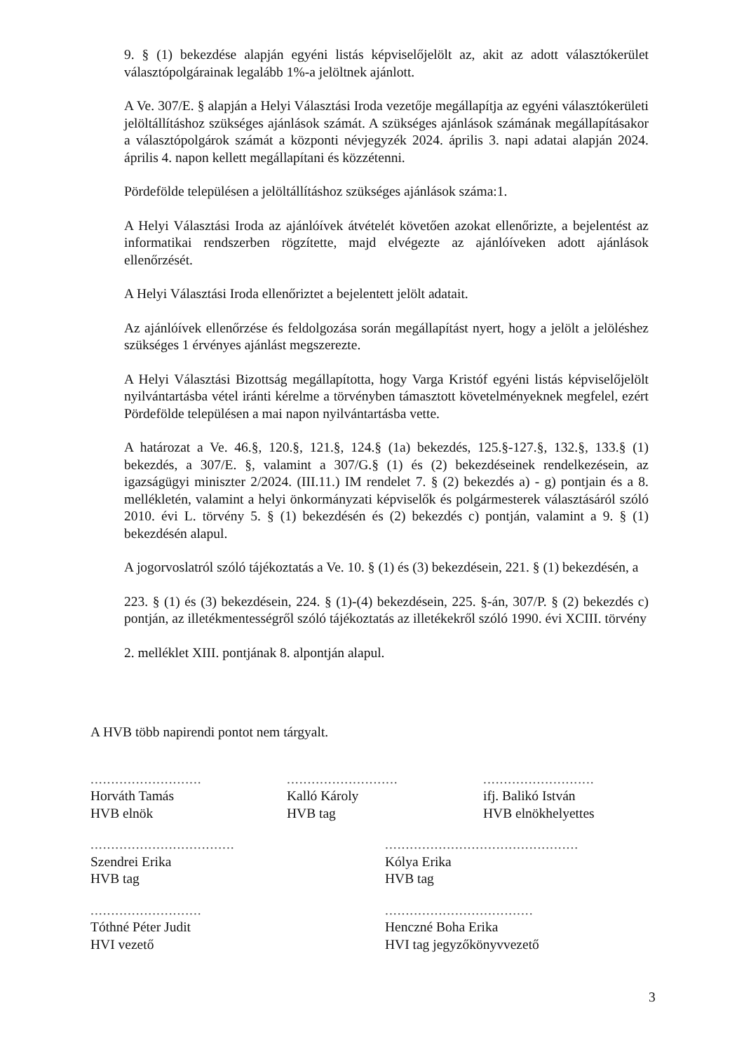9. § (1) bekezdése alapján egyéni listás képviselőjelölt az, akit az adott választókerület választópolgárainak legalább 1%-a jelöltnek ajánlott.
A Ve. 307/E. § alapján a Helyi Választási Iroda vezetője megállapítja az egyéni választókerületi jelöltállításhoz szükséges ajánlások számát. A szükséges ajánlások számának megállapításakor a választópolgárok számát a központi névjegyzék 2024. április 3. napi adatai alapján 2024. április 4. napon kellett megállapítani és közzétenni.
Pördefölde településen a jelöltállításhoz szükséges ajánlások száma:1.
A Helyi Választási Iroda az ajánlóívek átvételét követően azokat ellenőrizte, a bejelentést az informatikai rendszerben rögzítette, majd elvégezte az ajánlóíveken adott ajánlások ellenőrzését.
A Helyi Választási Iroda ellenőriztet a bejelentett jelölt adatait.
Az ajánlóívek ellenőrzése és feldolgozása során megállapítást nyert, hogy a jelölt a jelöléshez szükséges 1 érvényes ajánlást megszerezte.
A Helyi Választási Bizottság megállapította, hogy Varga Kristóf egyéni listás képviselőjelölt nyilvántartásba vétel iránti kérelme a törvényben támasztott követelményeknek megfelel, ezért Pördefölde településen a mai napon nyilvántartásba vette.
A határozat a Ve. 46.§, 120.§, 121.§, 124.§ (1a) bekezdés, 125.§-127.§, 132.§, 133.§ (1) bekezdés, a 307/E. §, valamint a 307/G.§ (1) és (2) bekezdéseinek rendelkezésein, az igazságügyi miniszter 2/2024. (III.11.) IM rendelet 7. § (2) bekezdés a) - g) pontjain és a 8. mellékletén, valamint a helyi önkormányzati képviselők és polgármesterek választásáról szóló 2010. évi L. törvény 5. § (1) bekezdésén és (2) bekezdés c) pontján, valamint a 9. § (1) bekezdésén alapul.
A jogorvoslatról szóló tájékoztatás a Ve. 10. § (1) és (3) bekezdésein, 221. § (1) bekezdésén, a
223. § (1) és (3) bekezdésein, 224. § (1)-(4) bekezdésein, 225. §-án, 307/P. § (2) bekezdés c) pontján, az illetékmentességről szóló tájékoztatás az illetékekről szóló 1990. évi XCIII. törvény
2. melléklet XIII. pontjának 8. alpontján alapul.
A HVB több napirendi pontot nem tárgyalt.
...........................
Horváth Tamás
HVB elnök
...........................
Kalló Károly
HVB tag
...........................
ifj. Balikó István
HVB elnökhelyettes
...................................
Szendrei Erika
HVB tag
...............................................
Kólya Erika
HVB tag
...........................
Tóthné Péter Judit
HVI vezető
....................................
Henczné Boha Erika
HVI tag jegyzőkönyvvezető
3